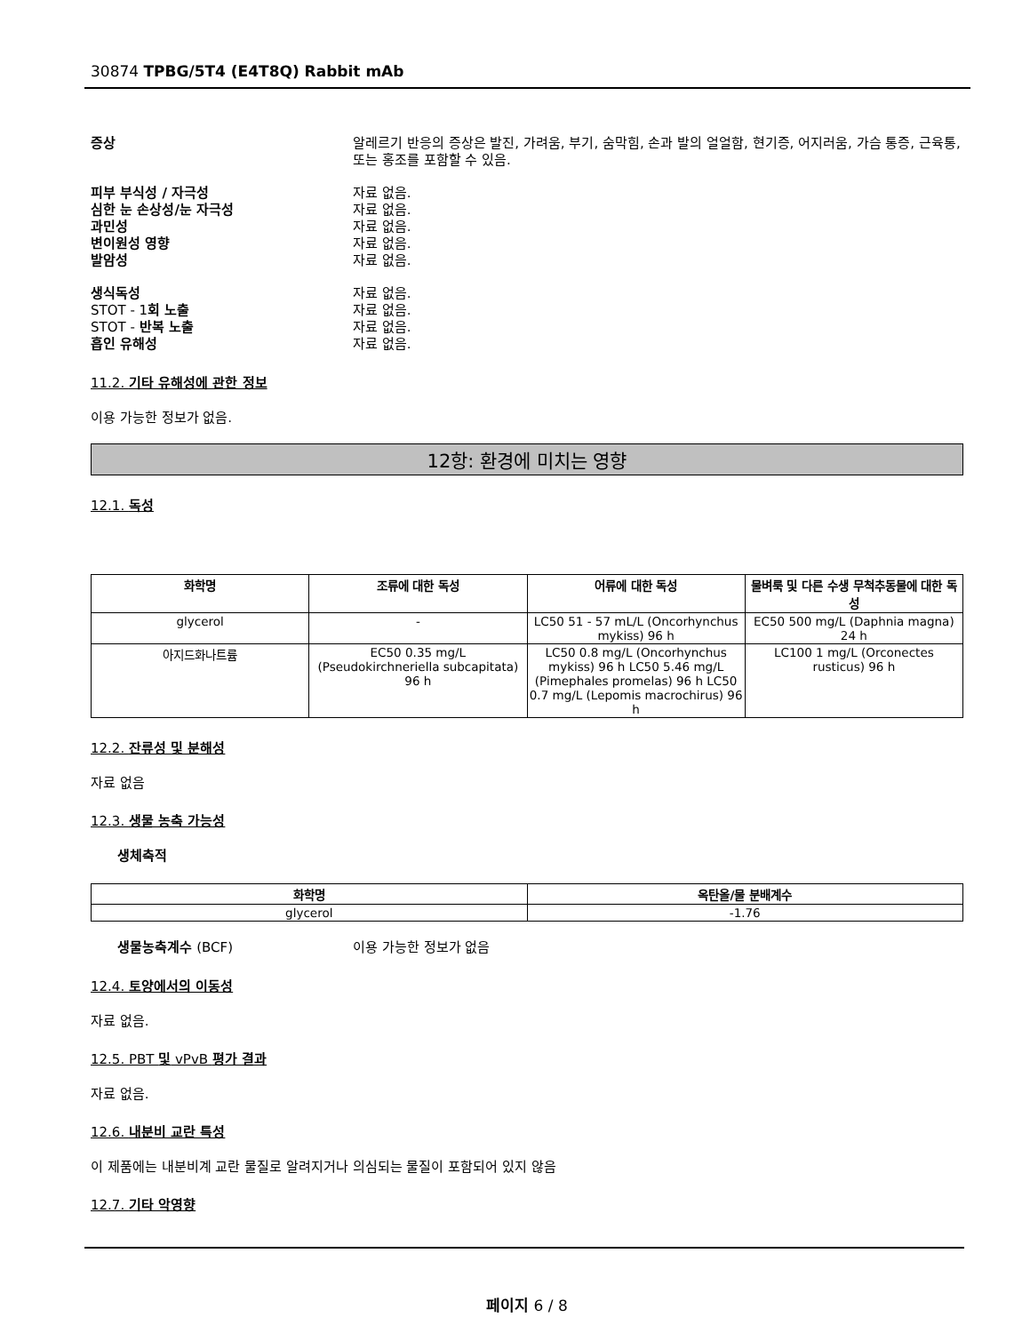30874 TPBG/5T4 (E4T8Q) Rabbit mAb
증상 알레르기 반응의 증상은 발진, 가려움, 부기, 숨막힘, 손과 발의 얼얼함, 현기증, 어지러움, 가슴 통증, 근육통, 또는 홍조를 포함할 수 있음.
피부 부식성 / 자극성 자료 없음.
심한 눈 손상성/눈 자극성 자료 없음.
과민성 자료 없음.
변이원성 영향 자료 없음.
발암성 자료 없음.
생식독성 자료 없음.
STOT - 1회 노출 자료 없음.
STOT - 반복 노출 자료 없음.
흡인 유해성 자료 없음.
11.2. 기타 유해성에 관한 정보
이용 가능한 정보가 없음.
12항: 환경에 미치는 영향
12.1. 독성
| 화학명 | 조류에 대한 독성 | 어류에 대한 독성 | 물벼룩 및 다른 수생 무척추동물에 대한 독성 |
| --- | --- | --- | --- |
| glycerol | - | LC50 51 - 57 mL/L (Oncorhynchus mykiss) 96 h | EC50 500 mg/L (Daphnia magna) 24 h |
| 아지드화나트륨 | EC50 0.35 mg/L (Pseudokirchneriella subcapitata) 96 h | LC50 0.8 mg/L (Oncorhynchus mykiss) 96 h LC50 5.46 mg/L (Pimephales promelas) 96 h LC50 0.7 mg/L (Lepomis macrochirus) 96 h | LC100 1 mg/L (Orconectes rusticus) 96 h |
12.2. 잔류성 및 분해성
자료 없음
12.3. 생물 농축 가능성
생체축적
| 화학명 | 옥탄올/물 분배계수 |
| --- | --- |
| glycerol | -1.76 |
생물농축계수 (BCF) 이용 가능한 정보가 없음
12.4. 토양에서의 이동성
자료 없음.
12.5. PBT 및 vPvB 평가 결과
자료 없음.
12.6. 내분비 교란 특성
이 제품에는 내분비계 교란 물질로 알려지거나 의심되는 물질이 포함되어 있지 않음
12.7. 기타 악영향
페이지 6 / 8